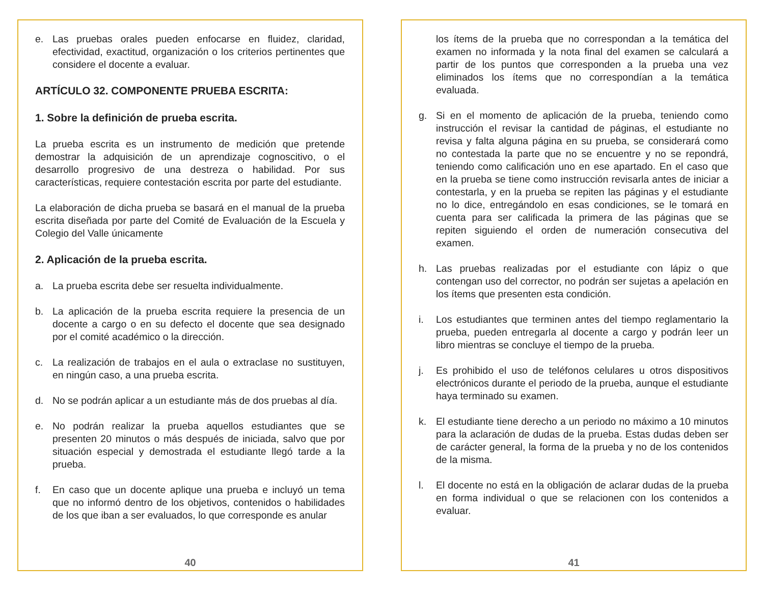e. Las pruebas orales pueden enfocarse en fluidez, claridad, efectividad, exactitud, organización o los criterios pertinentes que considere el docente a evaluar.
ARTÍCULO 32. COMPONENTE PRUEBA ESCRITA:
1. Sobre la definición de prueba escrita.
La prueba escrita es un instrumento de medición que pretende demostrar la adquisición de un aprendizaje cognoscitivo, o el desarrollo progresivo de una destreza o habilidad. Por sus características, requiere contestación escrita por parte del estudiante.
La elaboración de dicha prueba se basará en el manual de la prueba escrita diseñada por parte del Comité de Evaluación de la Escuela y Colegio del Valle únicamente
2. Aplicación de la prueba escrita.
a. La prueba escrita debe ser resuelta individualmente.
b. La aplicación de la prueba escrita requiere la presencia de un docente a cargo o en su defecto el docente que sea designado por el comité académico o la dirección.
c. La realización de trabajos en el aula o extraclase no sustituyen, en ningún caso, a una prueba escrita.
d. No se podrán aplicar a un estudiante más de dos pruebas al día.
e. No podrán realizar la prueba aquellos estudiantes que se presenten 20 minutos o más después de iniciada, salvo que por situación especial y demostrada el estudiante llegó tarde a la prueba.
f. En caso que un docente aplique una prueba e incluyó un tema que no informó dentro de los objetivos, contenidos o habilidades de los que iban a ser evaluados, lo que corresponde es anular
40
los ítems de la prueba que no correspondan a la temática del examen no informada y la nota final del examen se calculará a partir de los puntos que corresponden a la prueba una vez eliminados los ítems que no correspondían a la temática evaluada.
g. Si en el momento de aplicación de la prueba, teniendo como instrucción el revisar la cantidad de páginas, el estudiante no revisa y falta alguna página en su prueba, se considerará como no contestada la parte que no se encuentre y no se repondrá, teniendo como calificación uno en ese apartado. En el caso que en la prueba se tiene como instrucción revisarla antes de iniciar a contestarla, y en la prueba se repiten las páginas y el estudiante no lo dice, entregándolo en esas condiciones, se le tomará en cuenta para ser calificada la primera de las páginas que se repiten siguiendo el orden de numeración consecutiva del examen.
h. Las pruebas realizadas por el estudiante con lápiz o que contengan uso del corrector, no podrán ser sujetas a apelación en los ítems que presenten esta condición.
i. Los estudiantes que terminen antes del tiempo reglamentario la prueba, pueden entregarla al docente a cargo y podrán leer un libro mientras se concluye el tiempo de la prueba.
j. Es prohibido el uso de teléfonos celulares u otros dispositivos electrónicos durante el periodo de la prueba, aunque el estudiante haya terminado su examen.
k. El estudiante tiene derecho a un periodo no máximo a 10 minutos para la aclaración de dudas de la prueba. Estas dudas deben ser de carácter general, la forma de la prueba y no de los contenidos de la misma.
l. El docente no está en la obligación de aclarar dudas de la prueba en forma individual o que se relacionen con los contenidos a evaluar.
41